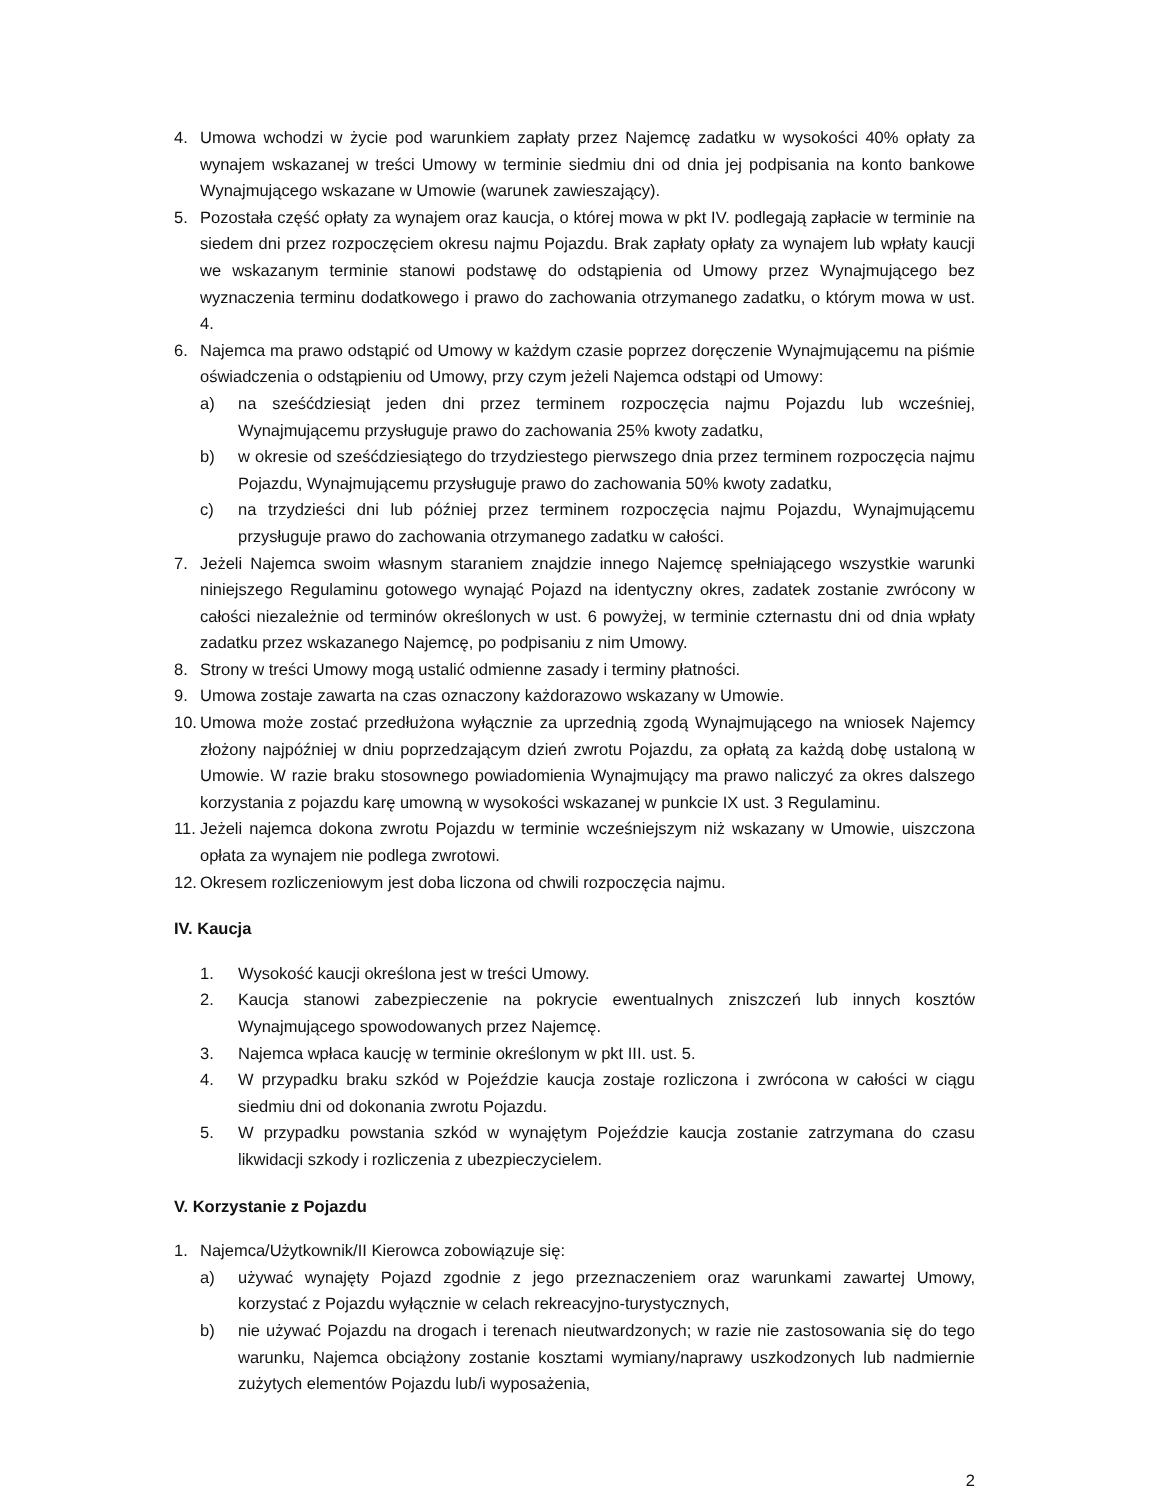4. Umowa wchodzi w życie pod warunkiem zapłaty przez Najemcę zadatku w wysokości 40% opłaty za wynajem wskazanej w treści Umowy w terminie siedmiu dni od dnia jej podpisania na konto bankowe Wynajmującego wskazane w Umowie (warunek zawieszający).
5. Pozostała część opłaty za wynajem oraz kaucja, o której mowa w pkt IV. podlegają zapłacie w terminie na siedem dni przez rozpoczęciem okresu najmu Pojazdu. Brak zapłaty opłaty za wynajem lub wpłaty kaucji we wskazanym terminie stanowi podstawę do odstąpienia od Umowy przez Wynajmującego bez wyznaczenia terminu dodatkowego i prawo do zachowania otrzymanego zadatku, o którym mowa w ust. 4.
6. Najemca ma prawo odstąpić od Umowy w każdym czasie poprzez doręczenie Wynajmującemu na piśmie oświadczenia o odstąpieniu od Umowy, przy czym jeżeli Najemca odstąpi od Umowy:
a) na sześćdziesiąt jeden dni przez terminem rozpoczęcia najmu Pojazdu lub wcześniej, Wynajmującemu przysługuje prawo do zachowania 25% kwoty zadatku,
b) w okresie od sześćdziesiątego do trzydziestego pierwszego dnia przez terminem rozpoczęcia najmu Pojazdu, Wynajmującemu przysługuje prawo do zachowania 50% kwoty zadatku,
c) na trzydzieści dni lub później przez terminem rozpoczęcia najmu Pojazdu, Wynajmującemu przysługuje prawo do zachowania otrzymanego zadatku w całości.
7. Jeżeli Najemca swoim własnym staraniem znajdzie innego Najemcę spełniającego wszystkie warunki niniejszego Regulaminu gotowego wynająć Pojazd na identyczny okres, zadatek zostanie zwrócony w całości niezależnie od terminów określonych w ust. 6 powyżej, w terminie czternastu dni od dnia wpłaty zadatku przez wskazanego Najemcę, po podpisaniu z nim Umowy.
8. Strony w treści Umowy mogą ustalić odmienne zasady i terminy płatności.
9. Umowa zostaje zawarta na czas oznaczony każdorazowo wskazany w Umowie.
10. Umowa może zostać przedłużona wyłącznie za uprzednią zgodą Wynajmującego na wniosek Najemcy złożony najpóźniej w dniu poprzedzającym dzień zwrotu Pojazdu, za opłatą za każdą dobę ustaloną w Umowie. W razie braku stosownego powiadomienia Wynajmujący ma prawo naliczyć za okres dalszego korzystania z pojazdu karę umowną w wysokości wskazanej w punkcie IX ust. 3 Regulaminu.
11. Jeżeli najemca dokona zwrotu Pojazdu w terminie wcześniejszym niż wskazany w Umowie, uiszczona opłata za wynajem nie podlega zwrotowi.
12. Okresem rozliczeniowym jest doba liczona od chwili rozpoczęcia najmu.
IV. Kaucja
1. Wysokość kaucji określona jest w treści Umowy.
2. Kaucja stanowi zabezpieczenie na pokrycie ewentualnych zniszczeń lub innych kosztów Wynajmującego spowodowanych przez Najemcę.
3. Najemca wpłaca kaucję w terminie określonym w pkt III. ust. 5.
4. W przypadku braku szkód w Pojeździe kaucja zostaje rozliczona i zwrócona w całości w ciągu siedmiu dni od dokonania zwrotu Pojazdu.
5. W przypadku powstania szkód w wynajętym Pojeździe kaucja zostanie zatrzymana do czasu likwidacji szkody i rozliczenia z ubezpieczycielem.
V. Korzystanie z Pojazdu
1. Najemca/Użytkownik/II Kierowca zobowiązuje się:
a) używać wynajęty Pojazd zgodnie z jego przeznaczeniem oraz warunkami zawartej Umowy, korzystać z Pojazdu wyłącznie w celach rekreacyjno-turystycznych,
b) nie używać Pojazdu na drogach i terenach nieutwardzonych; w razie nie zastosowania się do tego warunku, Najemca obciążony zostanie kosztami wymiany/naprawy uszkodzonych lub nadmiernie zużytych elementów Pojazdu lub/i wyposażenia,
2